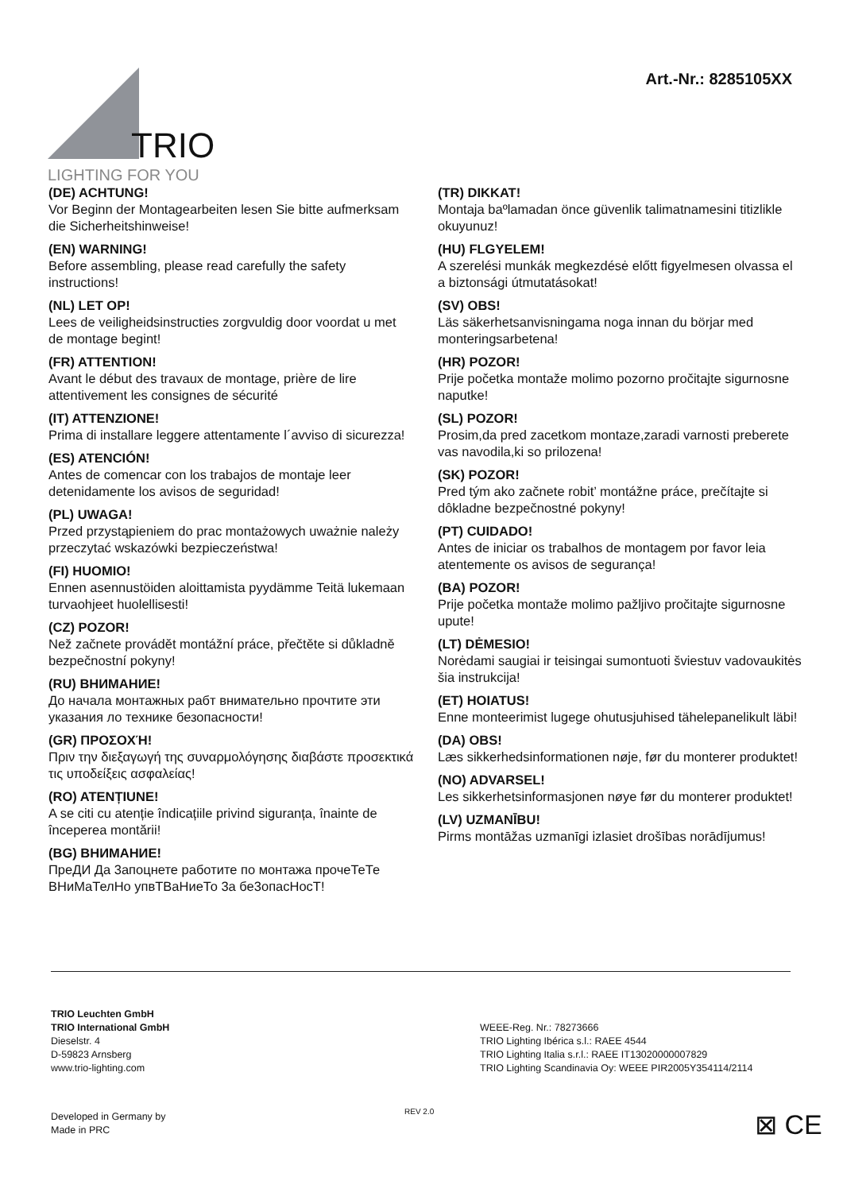TRIO
LIGHTING FOR YOU
Art.-Nr.: 8285105XX
(DE) ACHTUNG!
Vor Beginn der Montagearbeiten lesen Sie bitte aufmerksam die Sicherheitshinweise!
(EN) WARNING!
Before assembling, please read carefully the safety instructions!
(NL) LET OP!
Lees de veiligheidsinstructies zorgvuldig door voordat u met de montage begint!
(FR) ATTENTION!
Avant le début des travaux de montage, prière de lire attentivement les consignes de sécurité
(IT) ATTENZIONE!
Prima di installare leggere attentamente l´avviso di sicurezza!
(ES) ATENCIÓN!
Antes de comencar con los trabajos de montaje leer detenidamente los avisos de seguridad!
(PL) UWAGA!
Przed przystąpieniem do prac montażowych uważnie należy przeczytać wskazówki bezpieczeństwa!
(FI) HUOMIO!
Ennen asennustöiden aloittamista pyydämme Teitä lukemaan turvaohjeet huolellisesti!
(CZ) POZOR!
Než začnete provádět montážní práce, přečtěte si důkladně bezpečnostní pokyny!
(RU) ВНИМАНИЕ!
До начала монтажных рабт внимательно прочтите эти указания ло технике безопасности!
(GR) ΠΡΟΣΟΧΉ!
Πριν την διεξαγωγή της συναρμολόγησης διαβάστε προσεκτικά τις υποδείξεις ασφαλείας!
(RO) ATENȚIUNE!
A se citi cu atenție îndicațiile privind siguranța, înainte de începerea montării!
(BG) ВНИМАНИЕ!
ПреДИ Да 3апоцнете работите по монтажа прочеТеТе ВНиМаТелНо упвТВаНиеТо 3а бе3опасНосТ!
(TR) DIKKAT!
Montaja baºlamadan önce güvenlik talimatnamesini titizlikle okuyunuz!
(HU) FLGYELEM!
A szerelési munkák megkezdésė előtt figyelmesen olvassa el a biztonsági útmutatásokat!
(SV) OBS!
Läs säkerhetsanvisningama noga innan du börjar med monteringsarbetena!
(HR) POZOR!
Prije početka montaže molimo pozorno pročitajte sigurnosne naputke!
(SL) POZOR!
Prosim,da pred zacetkom montaze,zaradi varnosti preberete vas navodila,ki so prilozena!
(SK) POZOR!
Pred tým ako začnete robit’ montážne práce, prečítajte si dôkladne bezpečnostné pokyny!
(PT) CUIDADO!
Antes de iniciar os trabalhos de montagem por favor leia atentemente os avisos de segurança!
(BA) POZOR!
Prije početka montaže molimo pažljivo pročitajte sigurnosne upute!
(LT) DĖMESIO!
Norėdami saugiai ir teisingai sumontuoti šviestuv vadovaukitės šia instrukcija!
(ET) HOIATUS!
Enne monteerimist lugege ohutusjuhised tähelepanelikult läbi!
(DA) OBS!
Læs sikkerhedsinformationen nøje, før du monterer produktet!
(NO) ADVARSEL!
Les sikkerhetsinformasjonen nøye før du monterer produktet!
(LV) UZMANĪBU!
Pirms montāžas uzmanīgi izlasiet drošības norādījumus!
TRIO Leuchten GmbH
TRIO International GmbH
Dieselstr. 4
D-59823 Arnsberg
www.trio-lighting.com
WEEE-Reg. Nr.: 78273666
TRIO Lighting Ibérica s.l.: RAEE 4544
TRIO Lighting Italia s.r.l.: RAEE IT13020000007829
TRIO Lighting Scandinavia Oy: WEEE PIR2005Y354114/2114
Developed in Germany by
Made in PRC
REV 2.0 ⊠ CE